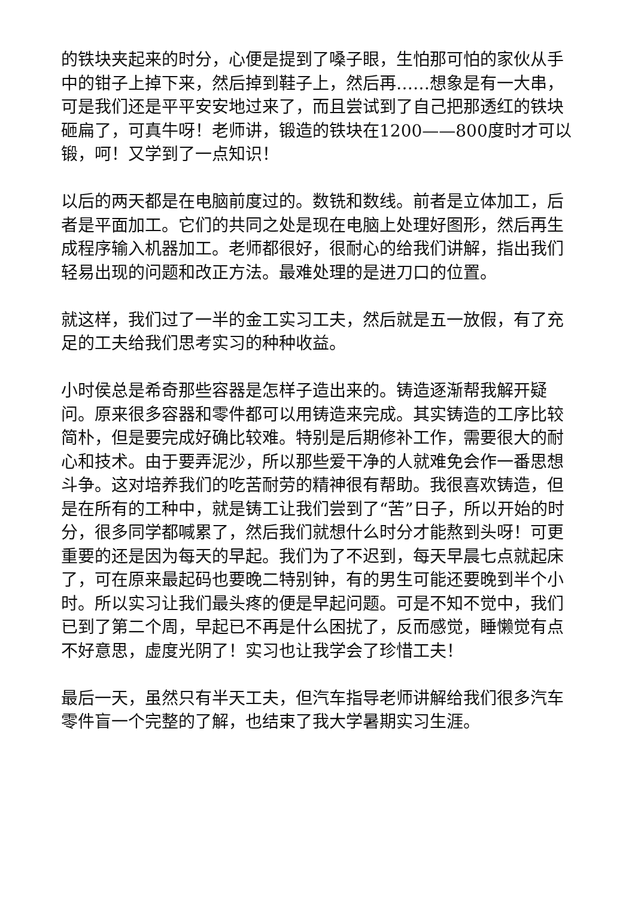的铁块夹起来的时分，心便是提到了嗓子眼，生怕那可怕的家伙从手中的钳子上掉下来，然后掉到鞋子上，然后再……想象是有一大串，可是我们还是平平安安地过来了，而且尝试到了自己把那透红的铁块砸扁了，可真牛呀！老师讲，锻造的铁块在1200——800度时才可以锻，呵！又学到了一点知识！
以后的两天都是在电脑前度过的。数铣和数线。前者是立体加工，后者是平面加工。它们的共同之处是现在电脑上处理好图形，然后再生成程序输入机器加工。老师都很好，很耐心的给我们讲解，指出我们轻易出现的问题和改正方法。最难处理的是进刀口的位置。
就这样，我们过了一半的金工实习工夫，然后就是五一放假，有了充足的工夫给我们思考实习的种种收益。
小时侯总是希奇那些容器是怎样子造出来的。铸造逐渐帮我解开疑问。原来很多容器和零件都可以用铸造来完成。其实铸造的工序比较简朴，但是要完成好确比较难。特别是后期修补工作，需要很大的耐心和技术。由于要弄泥沙，所以那些爱干净的人就难免会作一番思想斗争。这对培养我们的吃苦耐劳的精神很有帮助。我很喜欢铸造，但是在所有的工种中，就是铸工让我们尝到了“苦”日子，所以开始的时分，很多同学都喊累了，然后我们就想什么时分才能熬到头呀！可更重要的还是因为每天的早起。我们为了不迟到，每天早晨七点就起床了，可在原来最起码也要晚二特别钟，有的男生可能还要晚到半个小时。所以实习让我们最头疼的便是早起问题。可是不知不觉中，我们已到了第二个周，早起已不再是什么困扰了，反而感觉，睡懒觉有点不好意思，虚度光阴了！实习也让我学会了珍惜工夫！
最后一天，虽然只有半天工夫，但汽车指导老师讲解给我们很多汽车零件盲一个完整的了解，也结束了我大学暑期实习生涯。